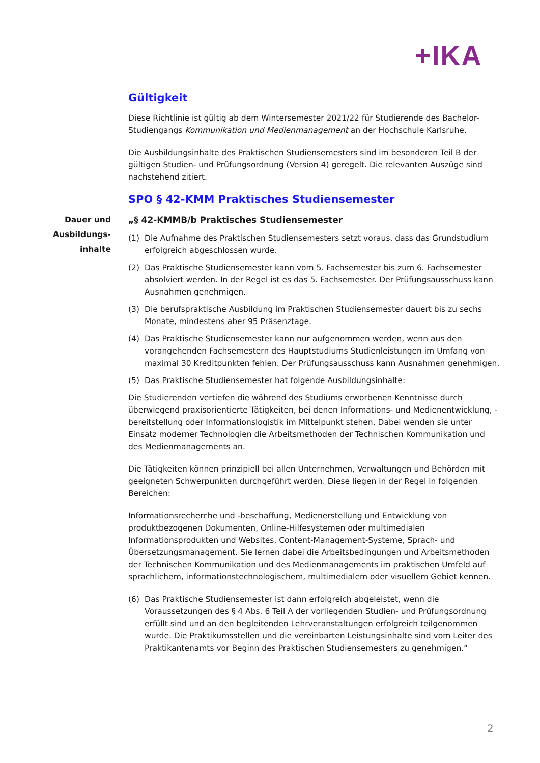+IKA
Dauer und Ausbildungs-inhalte
Gültigkeit
Diese Richtlinie ist gültig ab dem Wintersemester 2021/22 für Studierende des Bachelor-Studiengangs Kommunikation und Medienmanagement an der Hochschule Karlsruhe.
Die Ausbildungsinhalte des Praktischen Studiensemesters sind im besonderen Teil B der gültigen Studien- und Prüfungsordnung (Version 4) geregelt. Die relevanten Auszüge sind nachstehend zitiert.
SPO § 42-KMM Praktisches Studiensemester
„§ 42-KMMB/b Praktisches Studiensemester
(1) Die Aufnahme des Praktischen Studiensemesters setzt voraus, dass das Grundstudium erfolgreich abgeschlossen wurde.
(2) Das Praktische Studiensemester kann vom 5. Fachsemester bis zum 6. Fachsemester absolviert werden. In der Regel ist es das 5. Fachsemester. Der Prüfungsausschuss kann Ausnahmen genehmigen.
(3) Die berufspraktische Ausbildung im Praktischen Studiensemester dauert bis zu sechs Monate, mindestens aber 95 Präsenztage.
(4) Das Praktische Studiensemester kann nur aufgenommen werden, wenn aus den vorangehenden Fachsemestern des Hauptstudiums Studienleistungen im Umfang von maximal 30 Kreditpunkten fehlen. Der Prüfungsausschuss kann Ausnahmen genehmigen.
(5) Das Praktische Studiensemester hat folgende Ausbildungsinhalte:
Die Studierenden vertiefen die während des Studiums erworbenen Kenntnisse durch überwiegend praxisorientierte Tätigkeiten, bei denen Informations- und Medienentwicklung, -bereitstellung oder Informationslogistik im Mittelpunkt stehen. Dabei wenden sie unter Einsatz moderner Technologien die Arbeitsmethoden der Technischen Kommunikation und des Medienmanagements an.
Die Tätigkeiten können prinzipiell bei allen Unternehmen, Verwaltungen und Behörden mit geeigneten Schwerpunkten durchgeführt werden. Diese liegen in der Regel in folgenden Bereichen:
Informationsrecherche und -beschaffung, Medienerstellung und Entwicklung von produktbezogenen Dokumenten, Online-Hilfesystemen oder multimedialen Informationsprodukten und Websites, Content-Management-Systeme, Sprach- und Übersetzungsmanagement. Sie lernen dabei die Arbeitsbedingungen und Arbeitsmethoden der Technischen Kommunikation und des Medienmanagements im praktischen Umfeld auf sprachlichem, informationstechnologischem, multimedialem oder visuellem Gebiet kennen.
(6) Das Praktische Studiensemester ist dann erfolgreich abgeleistet, wenn die Voraussetzungen des § 4 Abs. 6 Teil A der vorliegenden Studien- und Prüfungsordnung erfüllt sind und an den begleitenden Lehrveranstaltungen erfolgreich teilgenommen wurde. Die Praktikumsstellen und die vereinbarten Leistungsinhalte sind vom Leiter des Praktikantenamts vor Beginn des Praktischen Studiensemesters zu genehmigen.“
2